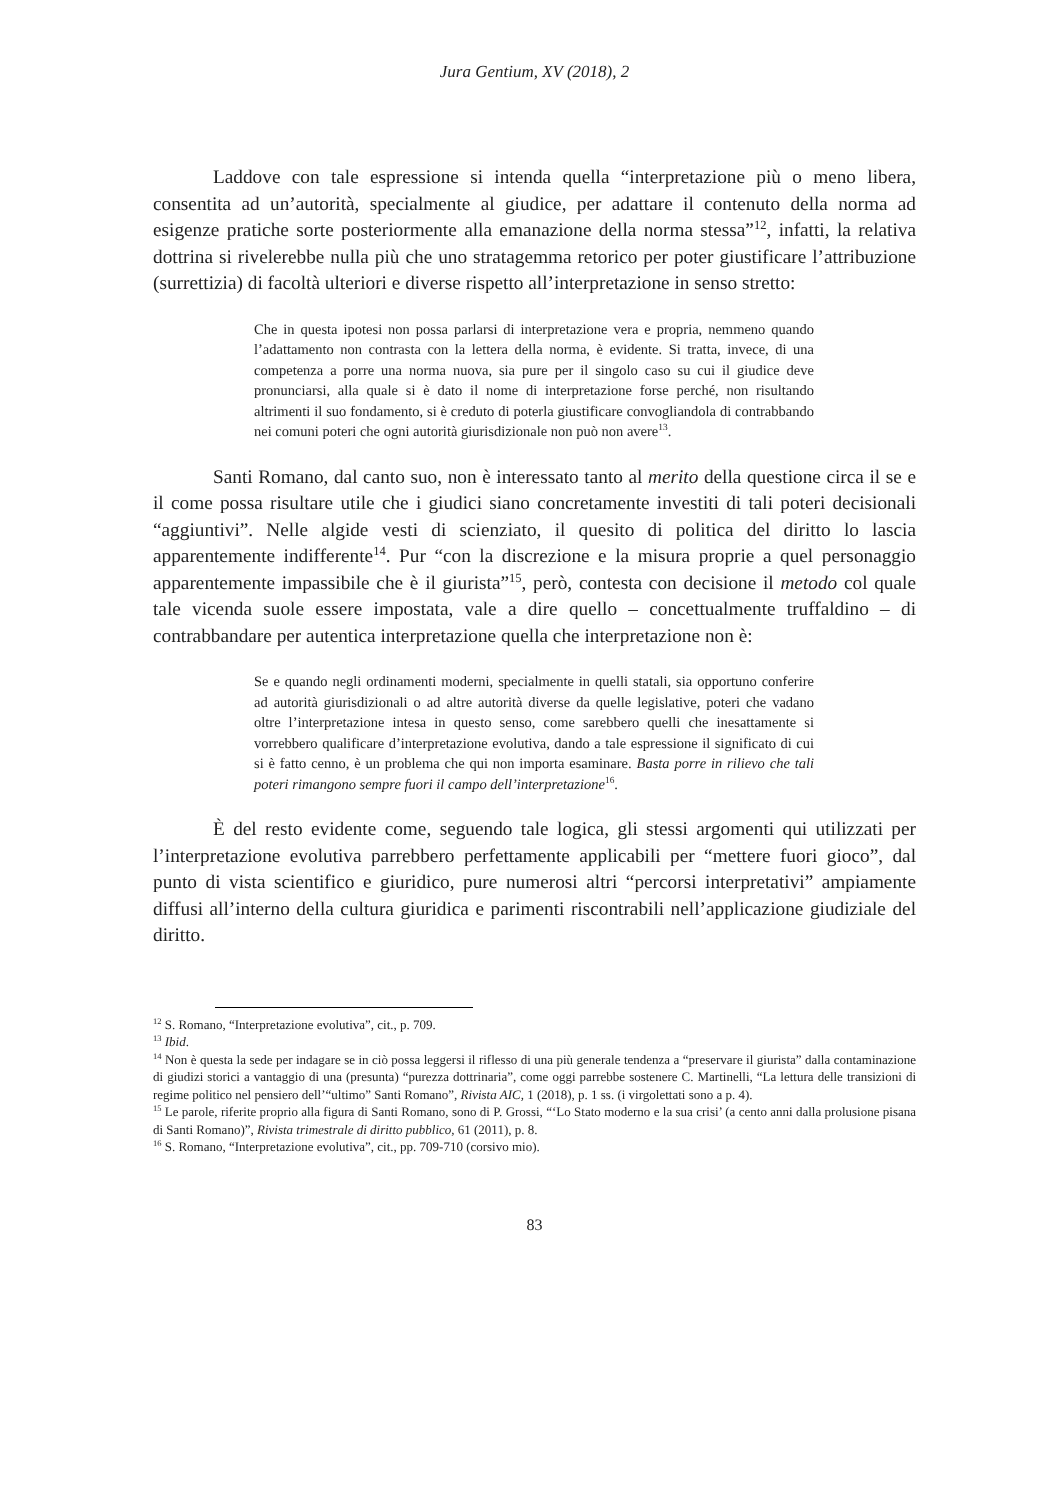Jura Gentium, XV (2018), 2
Laddove con tale espressione si intenda quella “interpretazione più o meno libera, consentita ad un’autorità, specialmente al giudice, per adattare il contenuto della norma ad esigenze pratiche sorte posteriormente alla emanazione della norma stessa”<sup>12</sup>, infatti, la relativa dottrina si rivelerebbe nulla più che uno stratagemma retorico per poter giustificare l’attribuzione (surrettizia) di facoltà ulteriori e diverse rispetto all’interpretazione in senso stretto:
Che in questa ipotesi non possa parlarsi di interpretazione vera e propria, nemmeno quando l’adattamento non contrasta con la lettera della norma, è evidente. Si tratta, invece, di una competenza a porre una norma nuova, sia pure per il singolo caso su cui il giudice deve pronunciarsi, alla quale si è dato il nome di interpretazione forse perché, non risultando altrimenti il suo fondamento, si è creduto di poterla giustificare convogliandola di contrabbando nei comuni poteri che ogni autorità giurisdizionale non può non avere<sup>13</sup>.
Santi Romano, dal canto suo, non è interessato tanto al merito della questione circa il se e il come possa risultare utile che i giudici siano concretamente investiti di tali poteri decisionali “aggiuntivi”. Nelle algide vesti di scienziato, il quesito di politica del diritto lo lascia apparentemente indifferente<sup>14</sup>. Pur “con la discrezione e la misura proprie a quel personaggio apparentemente impassibile che è il giurista”<sup>15</sup>, però, contesta con decisione il metodo col quale tale vicenda suole essere impostata, vale a dire quello – concettualmente truffaldino – di contrabbandare per autentica interpretazione quella che interpretazione non è:
Se e quando negli ordinamenti moderni, specialmente in quelli statali, sia opportuno conferire ad autorità giurisdizionali o ad altre autorità diverse da quelle legislative, poteri che vadano oltre l’interpretazione intesa in questo senso, come sarebbero quelli che inesattamente si vorrebbero qualificare d’interpretazione evolutiva, dando a tale espressione il significato di cui si è fatto cenno, è un problema che qui non importa esaminare. Basta porre in rilievo che tali poteri rimangono sempre fuori il campo dell’interpretazione<sup>16</sup>.
È del resto evidente come, seguendo tale logica, gli stessi argomenti qui utilizzati per l’interpretazione evolutiva parrebbero perfettamente applicabili per “mettere fuori gioco”, dal punto di vista scientifico e giuridico, pure numerosi altri “percorsi interpretativi” ampiamente diffusi all’interno della cultura giuridica e parimenti riscontrabili nell’applicazione giudiziale del diritto.
<sup>12</sup> S. Romano, “Interpretazione evolutiva”, cit., p. 709.
<sup>13</sup> Ibid.
<sup>14</sup> Non è questa la sede per indagare se in ciò possa leggersi il riflesso di una più generale tendenza a “preservare il giurista” dalla contaminazione di giudizi storici a vantaggio di una (presunta) “purezza dottrinaria”, come oggi parrebbe sostenere C. Martinelli, “La lettura delle transizioni di regime politico nel pensiero dell’“ultimo” Santi Romano”, Rivista AIC, 1 (2018), p. 1 ss. (i virgolettati sono a p. 4).
<sup>15</sup> Le parole, riferite proprio alla figura di Santi Romano, sono di P. Grossi, “‘Lo Stato moderno e la sua crisi’ (a cento anni dalla prolusione pisana di Santi Romano)”, Rivista trimestrale di diritto pubblico, 61 (2011), p. 8.
<sup>16</sup> S. Romano, “Interpretazione evolutiva”, cit., pp. 709-710 (corsivo mio).
83